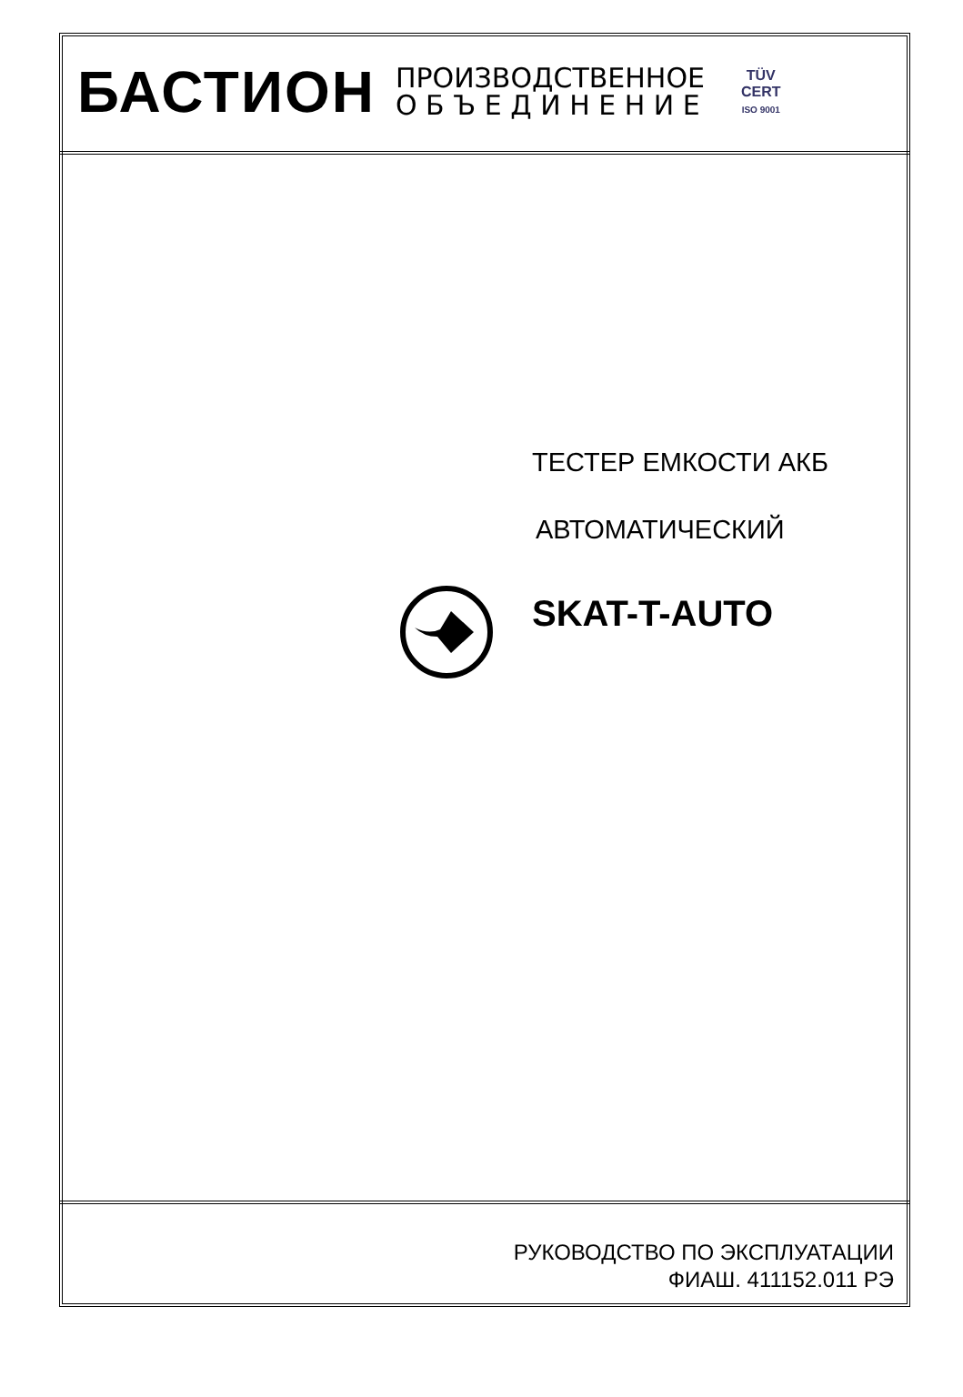БАСТИОН
ПРОИЗВОДСТВЕННОЕ
О Б Ъ Е Д И Н Е Н И Е
TÜV
CERT
ISO 9001
ТЕСТЕР ЕМКОСТИ АКБ
АВТОМАТИЧЕСКИЙ
SKAT-T-AUTO
РУКОВОДСТВО ПО ЭКСПЛУАТАЦИИ
ФИАШ. 411152.011 РЭ